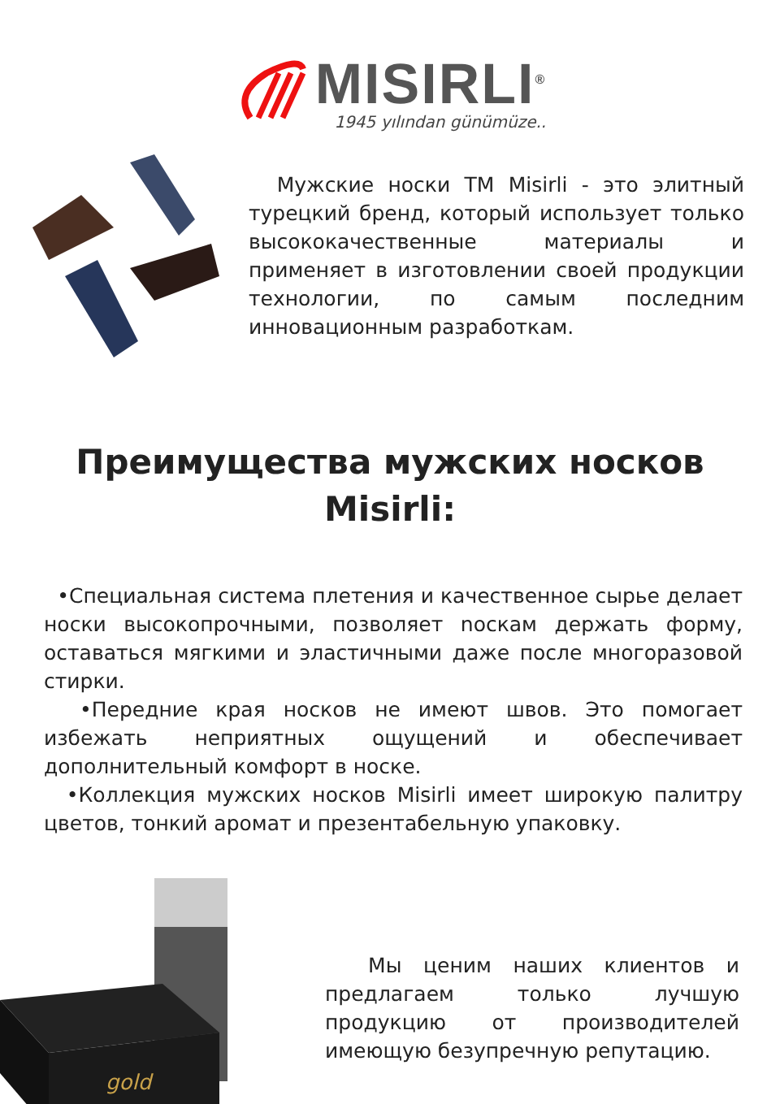MISIRLI<sup>®</sup>
1945 yılından günümüze..
Мужские носки ТМ Misirli - это элитный турецкий бренд, который использует только высококачественные материалы и применяет в изготовлении своей продукции технологии, по самым последним инновационным разработкам.
Преимущества мужских носков Misirli:
•Специальная система плетения и качественное сырье делает носки высокопрочными, позволяет noскам держать форму, оставаться мягкими и эластичными даже после многоразовой стирки.
•Передние края носков не имеют швов. Это помогает избежать неприятных ощущений и обеспечивает дополнительный комфорт в носке.
•Коллекция мужских носков Misirli имеет широкую палитру цветов, тонкий аромат и презентабельную упаковку.
gold
Мы ценим наших клиентов и предлагаем только лучшую продукцию от производителей имеющую безупречную репутацию.